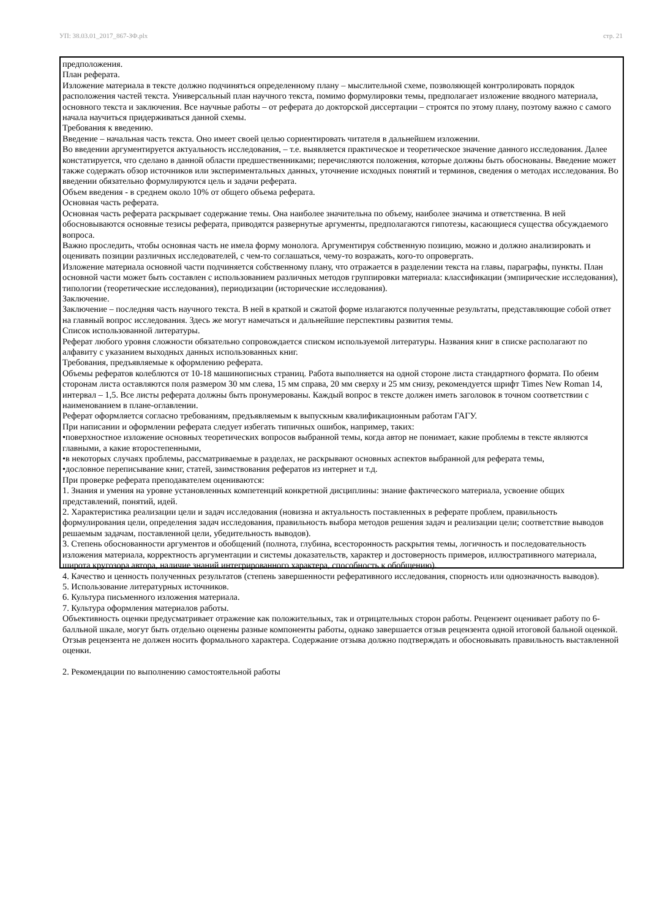УП: 38.03.01_2017_867-ЗФ.plx стр. 21
предположения.
План реферата.
Изложение материала в тексте должно подчиняться определенному плану – мыслительной схеме, позволяющей контролировать порядок расположения частей текста. Универсальный план научного текста, помимо формулировки темы, предполагает изложение вводного материала, основного текста и заключения. Все научные работы – от реферата до докторской диссертации – строятся по этому плану, поэтому важно с самого начала научиться придерживаться данной схемы.
Требования к введению.
Введение – начальная часть текста. Оно имеет своей целью сориентировать читателя в дальнейшем изложении.
Во введении аргументируется актуальность исследования, – т.е. выявляется практическое и теоретическое значение данного исследования. Далее констатируется, что сделано в данной области предшественниками; перечисляются положения, которые должны быть обоснованы. Введение может также содержать обзор источников или экспериментальных данных, уточнение исходных понятий и терминов, сведения о методах исследования. Во введении обязательно формулируются цель и задачи реферата.
Объем введения - в среднем около 10% от общего объема реферата.
Основная часть реферата.
Основная часть реферата раскрывает содержание темы. Она наиболее значительна по объему, наиболее значима и ответственна. В ней обосновываются основные тезисы реферата, приводятся развернутые аргументы, предполагаются гипотезы, касающиеся существа обсуждаемого вопроса.
Важно проследить, чтобы основная часть не имела форму монолога. Аргументируя собственную позицию, можно и должно анализировать и оценивать позиции различных исследователей, с чем-то соглашаться, чему-то возражать, кого-то опровергать.
Изложение материала основной части подчиняется собственному плану, что отражается в разделении текста на главы, параграфы, пункты. План основной части может быть составлен с использованием различных методов группировки материала: классификации (эмпирические исследования), типологии (теоретические исследования), периодизации (исторические исследования).
Заключение.
Заключение – последняя часть научного текста. В ней в краткой и сжатой форме излагаются полученные результаты, представляющие собой ответ на главный вопрос исследования. Здесь же могут намечаться и дальнейшие перспективы развития темы.
Список использованной литературы.
Реферат любого уровня сложности обязательно сопровождается списком используемой литературы. Названия книг в списке располагают по алфавиту с указанием выходных данных использованных книг.
Требования, предъявляемые к оформлению реферата.
Объемы рефератов колеблются от 10-18 машинописных страниц. Работа выполняется на одной стороне листа стандартного формата. По обеим сторонам листа оставляются поля размером 30 мм слева, 15 мм справа, 20 мм сверху и 25 мм снизу, рекомендуется шрифт Times New Roman 14, интервал – 1,5. Все листы реферата должны быть пронумерованы. Каждый вопрос в тексте должен иметь заголовок в точном соответствии с наименованием в плане-оглавлении.
Реферат оформляется согласно требованиям, предъявляемым к выпускным квалификационным работам ГАГУ.
При написании и оформлении реферата следует избегать типичных ошибок, например, таких:
•поверхностное изложение основных теоретических вопросов выбранной темы, когда автор не понимает, какие проблемы в тексте являются главными, а какие второстепенными,
•в некоторых случаях проблемы, рассматриваемые в разделах, не раскрывают основных аспектов выбранной для реферата темы,
•дословное переписывание книг, статей, заимствования рефератов из интернет и т.д.
При проверке реферата преподавателем оцениваются:
1. Знания и умения на уровне установленных компетенций конкретной дисциплины: знание фактического материала, усвоение общих представлений, понятий, идей.
2. Характеристика реализации цели и задач исследования (новизна и актуальность поставленных в реферате проблем, правильность формулирования цели, определения задач исследования, правильность выбора методов решения задач и реализации цели; соответствие выводов решаемым задачам, поставленной цели, убедительность выводов).
3. Степень обоснованности аргументов и обобщений (полнота, глубина, всесторонность раскрытия темы, логичность и последовательность изложения материала, корректность аргументации и системы доказательств, характер и достоверность примеров, иллюстративного материала, широта кругозора автора, наличие знаний интегрированного характера, способность к обобщению).
4. Качество и ценность полученных результатов (степень завершенности реферативного исследования, спорность или однозначность выводов).
5. Использование литературных источников.
6. Культура письменного изложения материала.
7. Культура оформления материалов работы.
Объективность оценки предусматривает отражение как положительных, так и отрицательных сторон работы. Рецензент оценивает работу по 6-балльной шкале, могут быть отдельно оценены разные компоненты работы, однако завершается отзыв рецензента одной итоговой бальной оценкой.
Отзыв рецензента не должен носить формального характера. Содержание отзыва должно подтверждать и обосновывать правильность выставленной оценки.
2. Рекомендации по выполнению самостоятельной работы